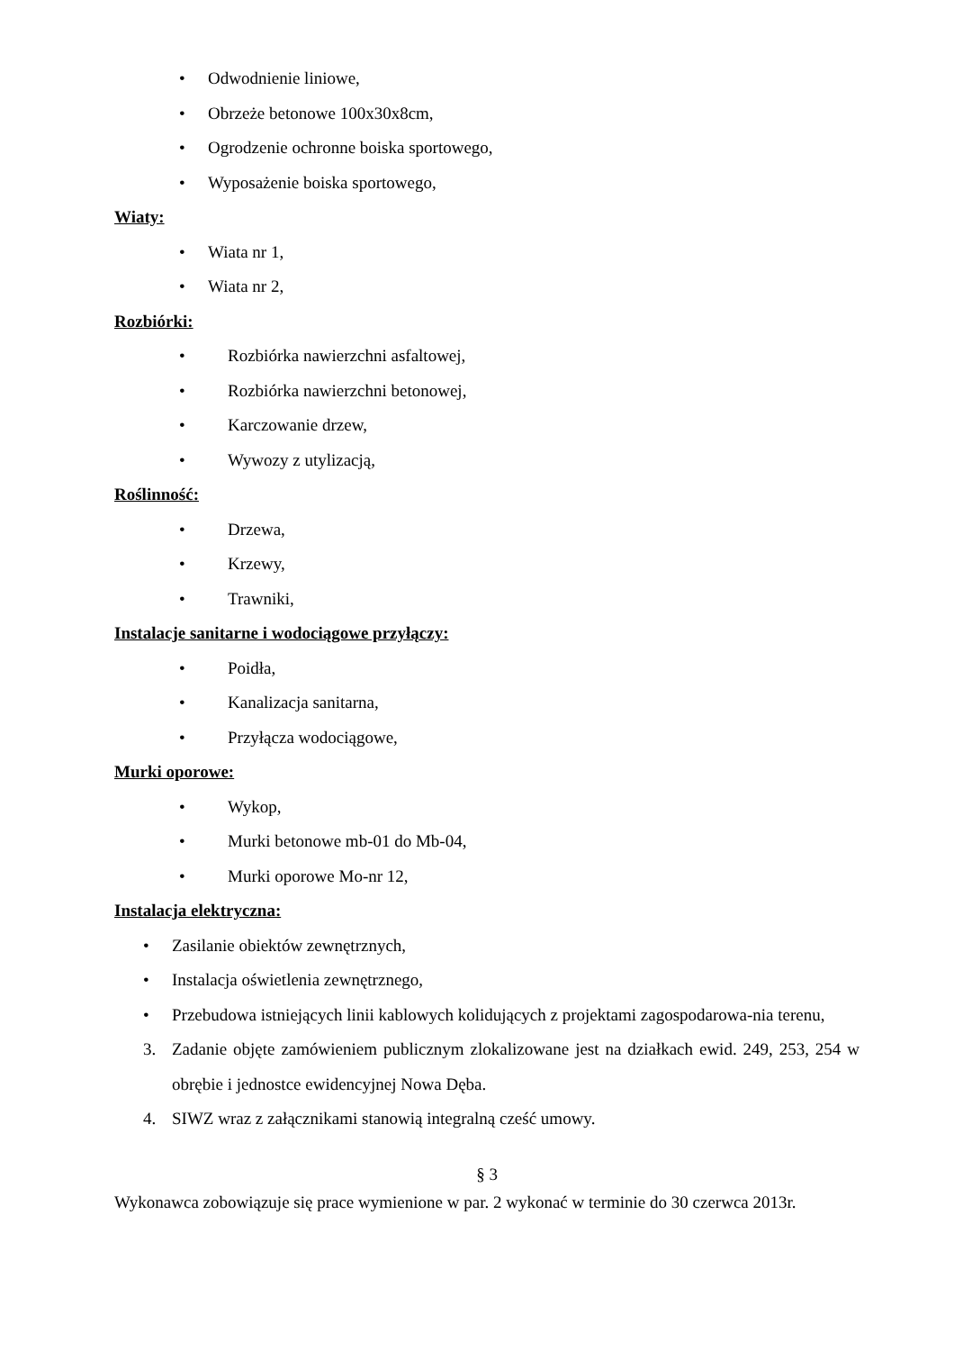• Odwodnienie liniowe,
• Obrzeże betonowe 100x30x8cm,
• Ogrodzenie ochronne boiska sportowego,
• Wyposażenie boiska sportowego,
Wiaty:
• Wiata nr 1,
• Wiata nr 2,
Rozbiórki:
• Rozbiórka nawierzchni asfaltowej,
• Rozbiórka nawierzchni betonowej,
• Karczowanie drzew,
• Wywozy z utylizacją,
Roślinność:
• Drzewa,
• Krzewy,
• Trawniki,
Instalacje sanitarne i wodociągowe przyłączy:
• Poidła,
• Kanalizacja sanitarna,
• Przyłącza wodociągowe,
Murki oporowe:
• Wykop,
• Murki betonowe mb-01 do Mb-04,
• Murki oporowe Mo-nr 12,
Instalacja elektryczna:
• Zasilanie obiektów zewnętrznych,
• Instalacja oświetlenia zewnętrznego,
• Przebudowa istniejących linii kablowych kolidujących z projektami zagospodarowa-nia terenu,
3. Zadanie objęte zamówieniem publicznym zlokalizowane jest na działkach ewid. 249, 253, 254 w obrębie i jednostce ewidencyjnej Nowa Dęba.
4. SIWZ wraz z załącznikami stanowią integralną cześć umowy.
§ 3
Wykonawca zobowiązuje się prace wymienione w par. 2 wykonać w terminie do 30 czerwca 2013r.